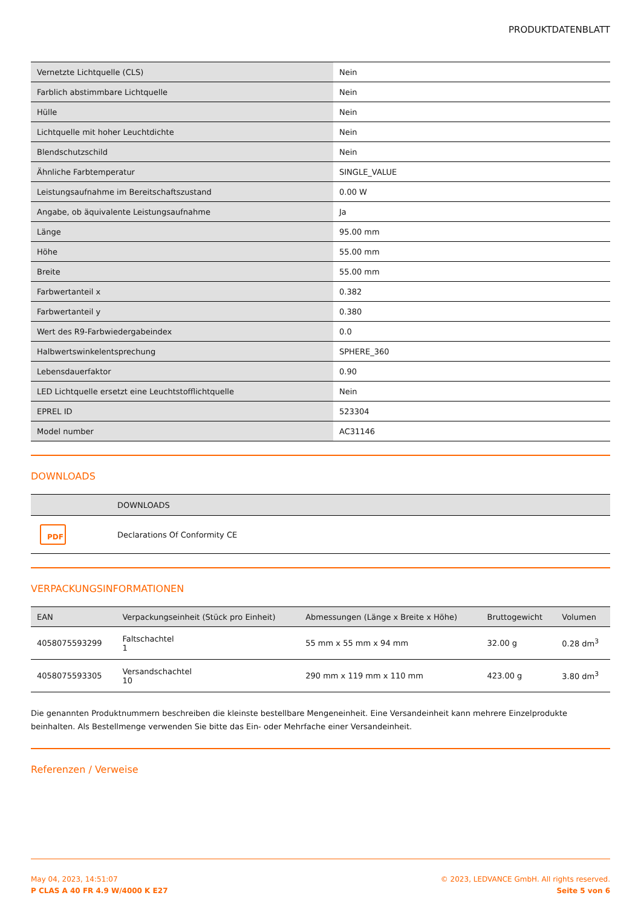PRODUKTDATENBLATT
| Vernetzte Lichtquelle (CLS) | Nein |
| Farblich abstimmbare Lichtquelle | Nein |
| Hülle | Nein |
| Lichtquelle mit hoher Leuchtdichte | Nein |
| Blendschutzschild | Nein |
| Ähnliche Farbtemperatur | SINGLE_VALUE |
| Leistungsaufnahme im Bereitschaftszustand | 0.00 W |
| Angabe, ob äquivalente Leistungsaufnahme | Ja |
| Länge | 95.00 mm |
| Höhe | 55.00 mm |
| Breite | 55.00 mm |
| Farbwertanteil x | 0.382 |
| Farbwertanteil y | 0.380 |
| Wert des R9-Farbwiedergabeindex | 0.0 |
| Halbwertswinkelentsprechung | SPHERE_360 |
| Lebensdauerfaktor | 0.90 |
| LED Lichtquelle ersetzt eine Leuchtstofflichtquelle | Nein |
| EPREL ID | 523304 |
| Model number | AC31146 |
DOWNLOADS
| | DOWNLOADS |
| --- | --- |
| PDF | Declarations Of Conformity CE |
VERPACKUNGSINFORMATIONEN
| EAN | Verpackungseinheit (Stück pro Einheit) | Abmessungen (Länge x Breite x Höhe) | Bruttogewicht | Volumen |
| --- | --- | --- | --- | --- |
| 4058075593299 | Faltschachtel 1 | 55 mm x 55 mm x 94 mm | 32.00 g | 0.28 dm<sup>3</sup> |
| 4058075593305 | Versandschachtel 10 | 290 mm x 119 mm x 110 mm | 423.00 g | 3.80 dm<sup>3</sup> |
Die genannten Produktnummern beschreiben die kleinste bestellbare Mengeneinheit. Eine Versandeinheit kann mehrere Einzelprodukte beinhalten. Als Bestellmenge verwenden Sie bitte das Ein- oder Mehrfache einer Versandeinheit.
Referenzen / Verweise
May 04, 2023, 14:51:07
P CLAS A 40 FR 4.9 W/4000 K E27
© 2023, LEDVANCE GmbH. All rights reserved.
Seite 5 von 6